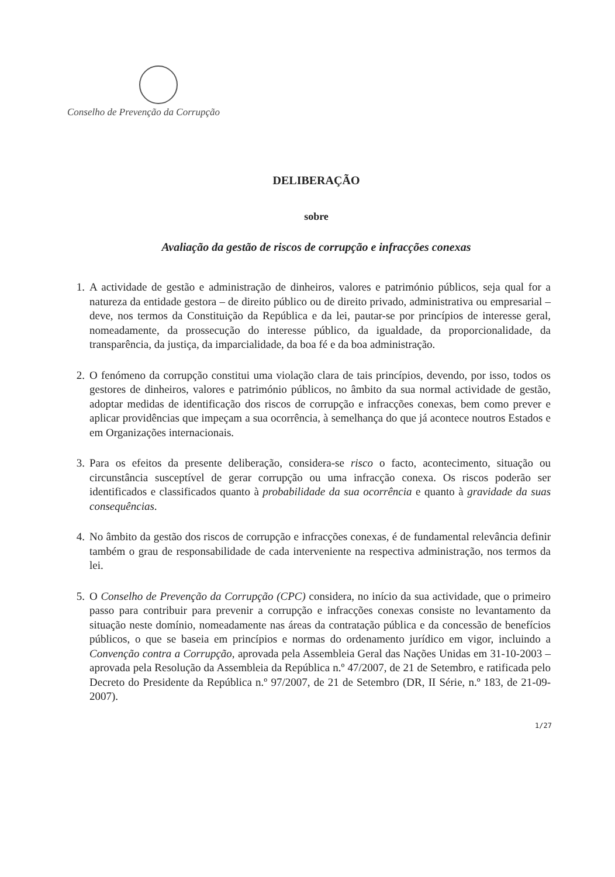Conselho de Prevenção da Corrupção
DELIBERAÇÃO
sobre
Avaliação da gestão de riscos de corrupção e infracções conexas
1. A actividade de gestão e administração de dinheiros, valores e património públicos, seja qual for a natureza da entidade gestora – de direito público ou de direito privado, administrativa ou empresarial – deve, nos termos da Constituição da República e da lei, pautar-se por princípios de interesse geral, nomeadamente, da prossecução do interesse público, da igualdade, da proporcionalidade, da transparência, da justiça, da imparcialidade, da boa fé e da boa administração.
2. O fenómeno da corrupção constitui uma violação clara de tais princípios, devendo, por isso, todos os gestores de dinheiros, valores e património públicos, no âmbito da sua normal actividade de gestão, adoptar medidas de identificação dos riscos de corrupção e infracções conexas, bem como prever e aplicar providências que impeçam a sua ocorrência, à semelhança do que já acontece noutros Estados e em Organizações internacionais.
3. Para os efeitos da presente deliberação, considera-se risco o facto, acontecimento, situação ou circunstância susceptível de gerar corrupção ou uma infracção conexa. Os riscos poderão ser identificados e classificados quanto à probabilidade da sua ocorrência e quanto à gravidade da suas consequências.
4. No âmbito da gestão dos riscos de corrupção e infracções conexas, é de fundamental relevância definir também o grau de responsabilidade de cada interveniente na respectiva administração, nos termos da lei.
5. O Conselho de Prevenção da Corrupção (CPC) considera, no início da sua actividade, que o primeiro passo para contribuir para prevenir a corrupção e infracções conexas consiste no levantamento da situação neste domínio, nomeadamente nas áreas da contratação pública e da concessão de benefícios públicos, o que se baseia em princípios e normas do ordenamento jurídico em vigor, incluindo a Convenção contra a Corrupção, aprovada pela Assembleia Geral das Nações Unidas em 31-10-2003 – aprovada pela Resolução da Assembleia da República n.º 47/2007, de 21 de Setembro, e ratificada pelo Decreto do Presidente da República n.º 97/2007, de 21 de Setembro (DR, II Série, n.º 183, de 21-09-2007).
1/27